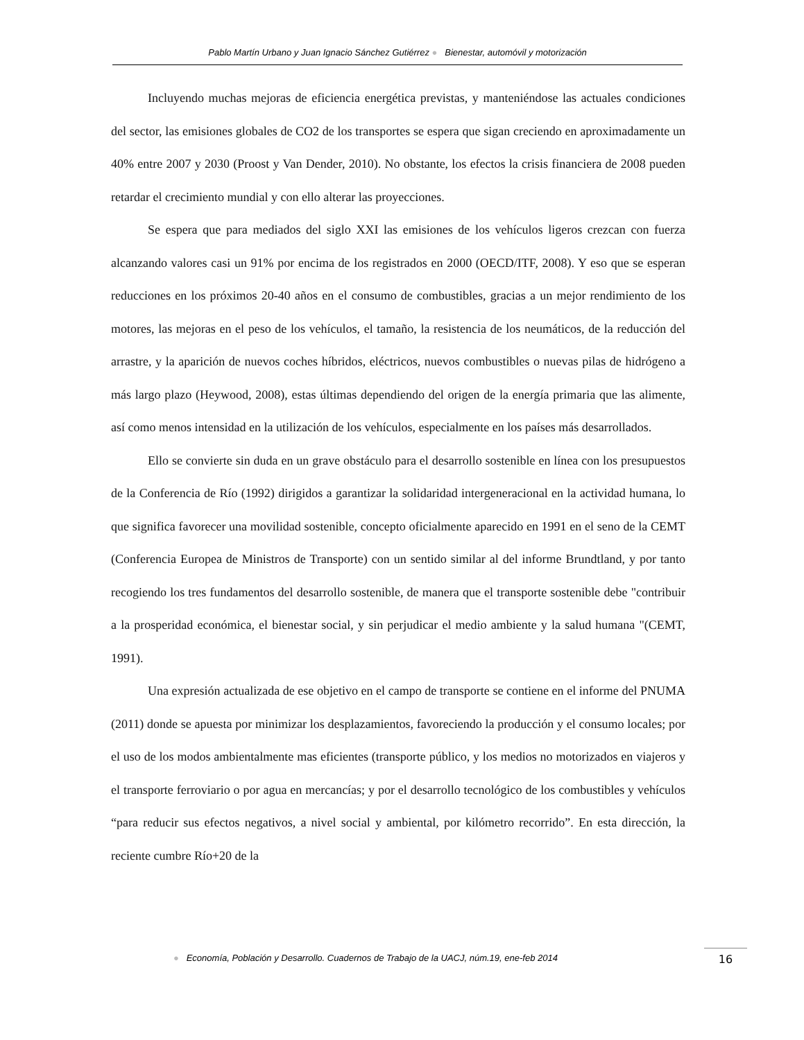Pablo Martín Urbano y Juan Ignacio Sánchez Gutiérrez ● Bienestar, automóvil y motorización
Incluyendo muchas mejoras de eficiencia energética previstas, y manteniéndose las actuales condiciones del sector, las emisiones globales de CO2 de los transportes se espera que sigan creciendo en aproximadamente un 40% entre 2007 y 2030 (Proost y Van Dender, 2010). No obstante, los efectos la crisis financiera de 2008 pueden retardar el crecimiento mundial y con ello alterar las proyecciones.
Se espera que para mediados del siglo XXI las emisiones de los vehículos ligeros crezcan con fuerza alcanzando valores casi un 91% por encima de los registrados en 2000 (OECD/ITF, 2008). Y eso que se esperan reducciones en los próximos 20-40 años en el consumo de combustibles, gracias a un mejor rendimiento de los motores, las mejoras en el peso de los vehículos, el tamaño, la resistencia de los neumáticos, de la reducción del arrastre, y la aparición de nuevos coches híbridos, eléctricos, nuevos combustibles o nuevas pilas de hidrógeno a más largo plazo (Heywood, 2008), estas últimas dependiendo del origen de la energía primaria que las alimente, así como menos intensidad en la utilización de los vehículos, especialmente en los países más desarrollados.
Ello se convierte sin duda en un grave obstáculo para el desarrollo sostenible en línea con los presupuestos de la Conferencia de Río (1992) dirigidos a garantizar la solidaridad intergeneracional en la actividad humana, lo que significa favorecer una movilidad sostenible, concepto oficialmente aparecido en 1991 en el seno de la CEMT (Conferencia Europea de Ministros de Transporte) con un sentido similar al del informe Brundtland, y por tanto recogiendo los tres fundamentos del desarrollo sostenible, de manera que el transporte sostenible debe "contribuir a la prosperidad económica, el bienestar social, y sin perjudicar el medio ambiente y la salud humana "(CEMT, 1991).
Una expresión actualizada de ese objetivo en el campo de transporte se contiene en el informe del PNUMA (2011) donde se apuesta por minimizar los desplazamientos, favoreciendo la producción y el consumo locales; por el uso de los modos ambientalmente mas eficientes (transporte público, y los medios no motorizados en viajeros y el transporte ferroviario o por agua en mercancías; y por el desarrollo tecnológico de los combustibles y vehículos “para reducir sus efectos negativos, a nivel social y ambiental, por kilómetro recorrido”. En esta dirección, la reciente cumbre Río+20 de la
● Economía, Población y Desarrollo. Cuadernos de Trabajo de la UACJ, núm.19, ene-feb 2014
16